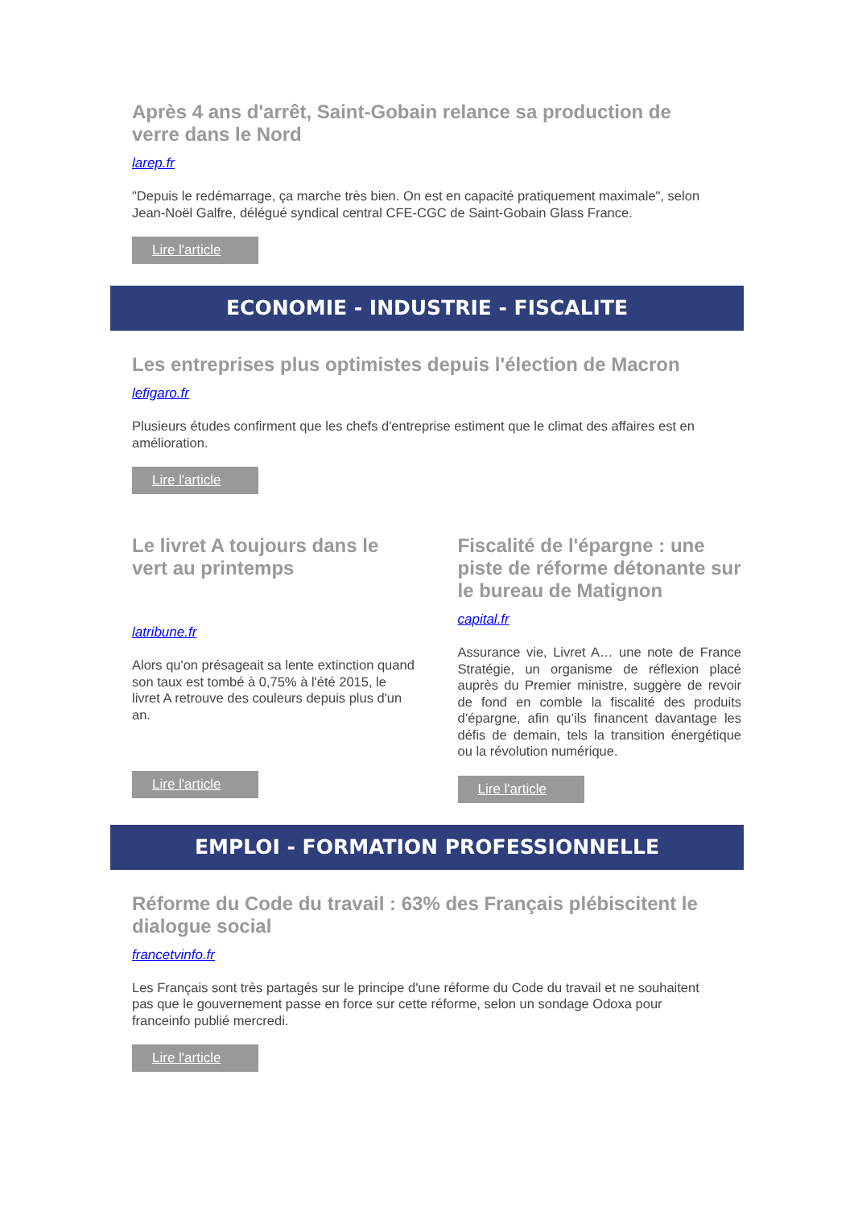Après 4 ans d'arrêt, Saint-Gobain relance sa production de verre dans le Nord
larep.fr
"Depuis le redémarrage, ça marche très bien. On est en capacité pratiquement maximale", selon Jean-Noël Galfre, délégué syndical central CFE-CGC de Saint-Gobain Glass France.
Lire l'article
ECONOMIE - INDUSTRIE - FISCALITE
Les entreprises plus optimistes depuis l'élection de Macron
lefigaro.fr
Plusieurs études confirment que les chefs d'entreprise estiment que le climat des affaires est en amélioration.
Lire l'article
Le livret A toujours dans le vert au printemps
latribune.fr
Alors qu'on présageait sa lente extinction quand son taux est tombé à 0,75% à l'été 2015, le livret A retrouve des couleurs depuis plus d'un an.
Lire l'article
Fiscalité de l'épargne : une piste de réforme détonante sur le bureau de Matignon
capital.fr
Assurance vie, Livret A… une note de France Stratégie, un organisme de réflexion placé auprès du Premier ministre, suggère de revoir de fond en comble la fiscalité des produits d’épargne, afin qu’ils financent davantage les défis de demain, tels la transition énergétique ou la révolution numérique.
Lire l'article
EMPLOI - FORMATION PROFESSIONNELLE
Réforme du Code du travail : 63% des Français plébiscitent le dialogue social
francetvinfo.fr
Les Français sont très partagés sur le principe d'une réforme du Code du travail et ne souhaitent pas que le gouvernement passe en force sur cette réforme, selon un sondage Odoxa pour franceinfo publié mercredi.
Lire l'article